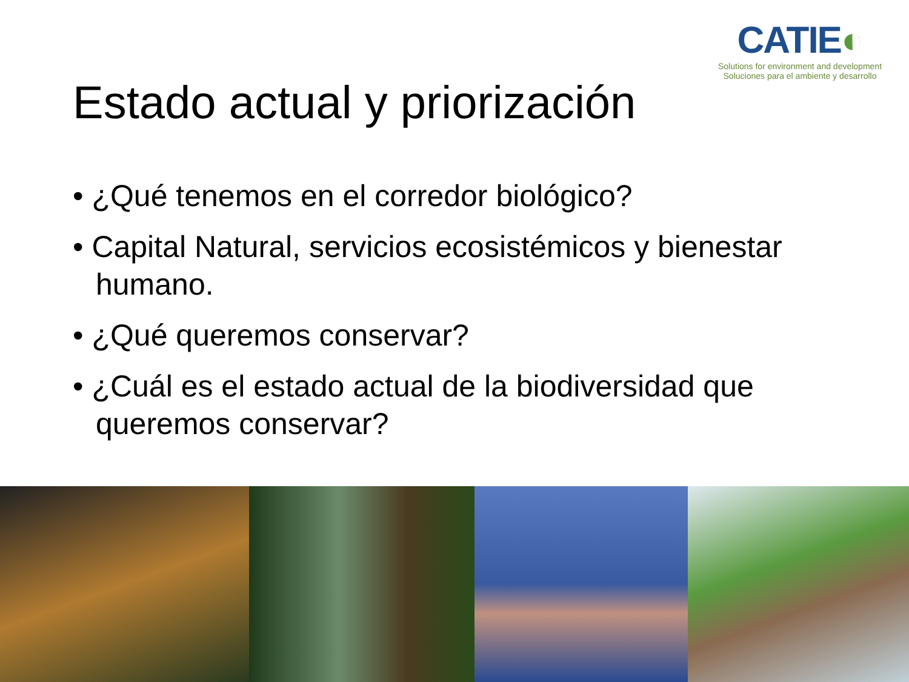CATIE◐
Solutions for environment and development
Soluciones para el ambiente y desarrollo
Estado actual y priorización
• ¿Qué tenemos en el corredor biológico?
• Capital Natural, servicios ecosistémicos y bienestar humano.
• ¿Qué queremos conservar?
• ¿Cuál es el estado actual de la biodiversidad que queremos conservar?